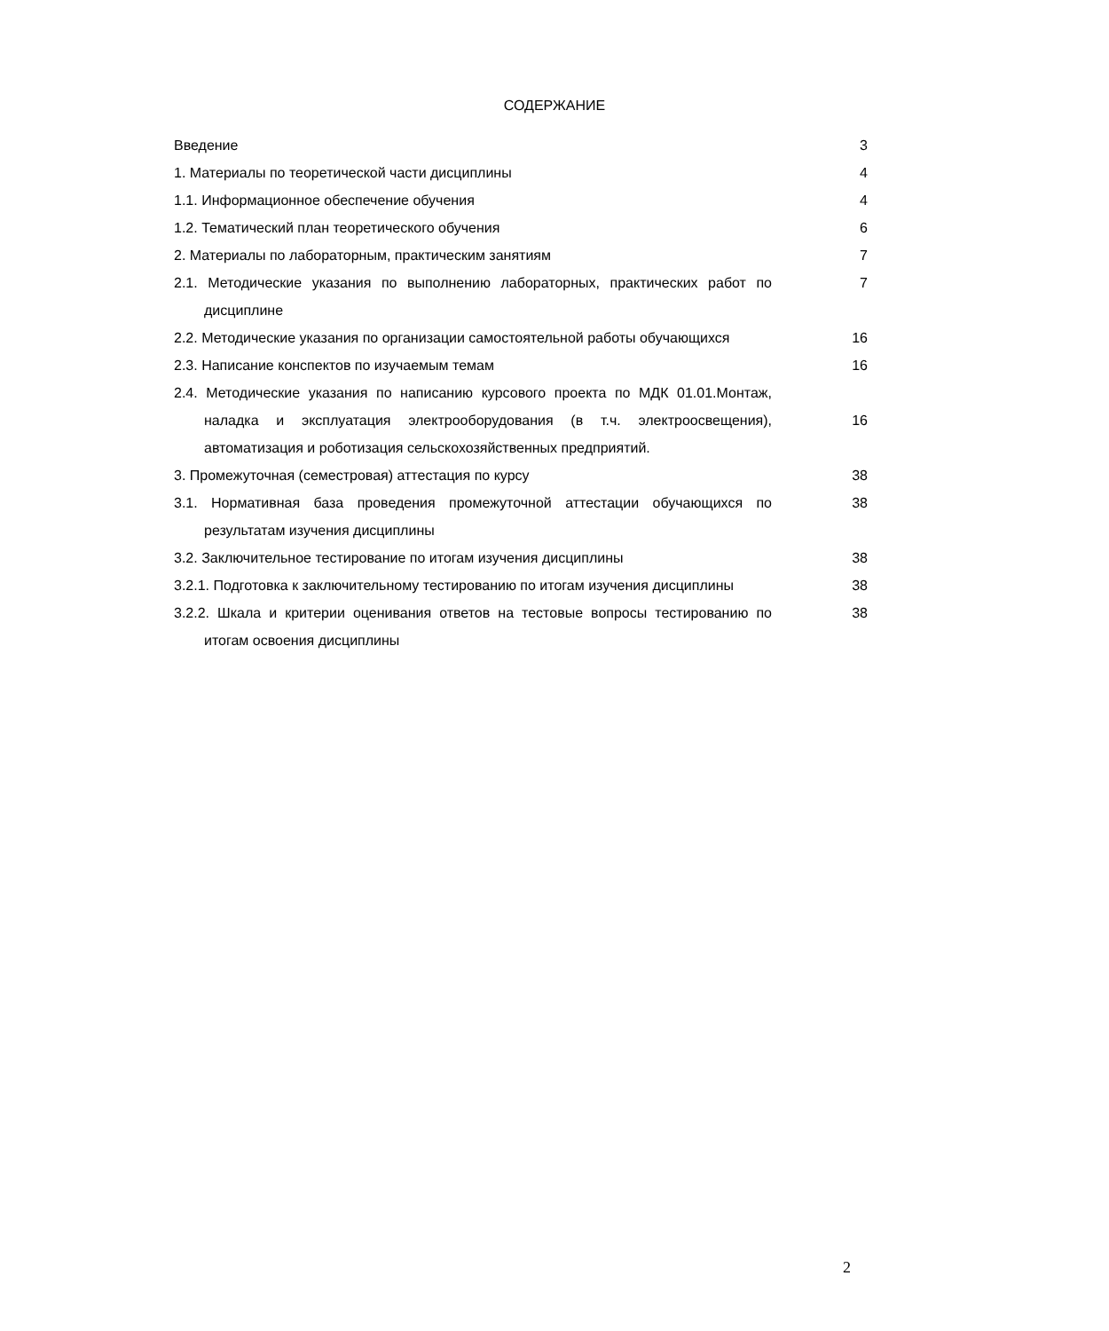СОДЕРЖАНИЕ
| Введение | 3 |
| 1. Материалы по теоретической части дисциплины | 4 |
| 1.1. Информационное обеспечение обучения | 4 |
| 1.2. Тематический план теоретического обучения | 6 |
| 2. Материалы по лабораторным, практическим занятиям | 7 |
| 2.1. Методические указания по выполнению лабораторных, практических работ по дисциплине | 7 |
| 2.2. Методические указания по организации самостоятельной работы обучающихся | 16 |
| 2.3. Написание конспектов по изучаемым темам | 16 |
| 2.4. Методические указания по написанию курсового проекта по МДК 01.01.Монтаж, наладка и эксплуатация электрооборудования (в т.ч. электроосвещения), автоматизация и роботизация сельскохозяйственных предприятий. | 16 |
| 3. Промежуточная (семестровая) аттестация по курсу | 38 |
| 3.1. Нормативная база проведения промежуточной аттестации обучающихся по результатам изучения дисциплины | 38 |
| 3.2. Заключительное тестирование по итогам изучения дисциплины | 38 |
| 3.2.1. Подготовка к заключительному тестированию по итогам изучения дисциплины | 38 |
| 3.2.2. Шкала и критерии оценивания ответов на тестовые вопросы тестированию по итогам освоения дисциплины | 38 |
2